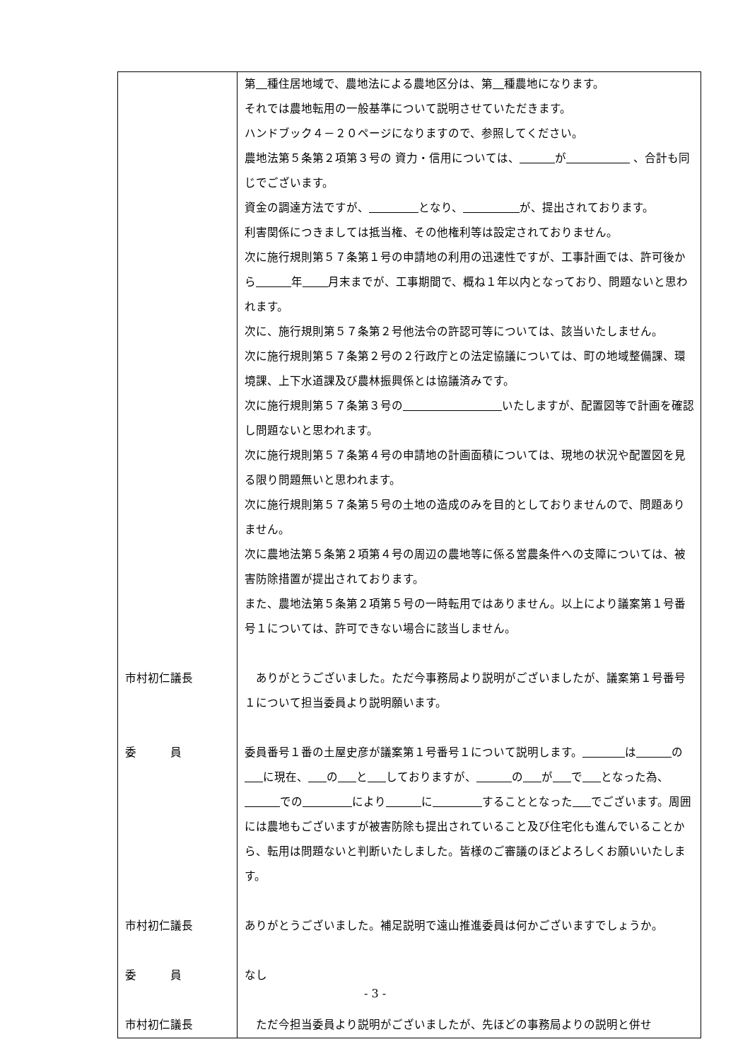| | 第 種住居地域で、農地法による農地区分は、第 種農地になります。 それでは農地転用の一般基準について説明させていただきます。 ハンドブック４－２０ページになりますので、参照してください。 農地法第５条第２項第３号の 資力・信用については、 が 、合計も同じでございます。 資金の調達方法ですが、 となり、 が、提出されております。 利害関係につきましては抵当権、その他権利等は設定されておりません。 次に施行規則第５７条第１号の申請地の利用の迅速性ですが、工事計画では、許可後から 年 月末までが、工事期間で、概ね１年以内となっており、問題ないと思われます。 次に、施行規則第５７条第２号他法令の許認可等については、該当いたしません。 次に施行規則第５７条第２号の２行政庁との法定協議については、町の地域整備課、環境課、上下水道課及び農林振興係とは協議済みです。 次に施行規則第５７条第３号の いたしますが、配置図等で計画を確認し問題ないと思われます。 次に施行規則第５７条第４号の申請地の計画面積については、現地の状況や配置図を見る限り問題無いと思われます。 次に施行規則第５７条第５号の土地の造成のみを目的としておりませんので、問題ありません。 次に農地法第５条第２項第４号の周辺の農地等に係る営農条件への支障については、被害防除措置が提出されております。 また、農地法第５条第２項第５号の一時転用ではありません。以上により議案第１号番号１については、許可できない場合に該当しません。 |
| 市村初仁議長 | ありがとうございました。ただ今事務局より説明がございましたが、議案第１号番号１について担当委員より説明願います。 |
| 委 員 | 委員番号１番の土屋史彦が議案第１号番号１について説明します。 は の に現在、 の と しておりますが、 の が で となった為、 での により に することとなった でございます。周囲には農地もございますが被害防除も提出されていること及び住宅化も進んでいることから、転用は問題ないと判断いたしました。皆様のご審議のほどよろしくお願いいたします。 |
| 市村初仁議長 | ありがとうございました。補足説明で遠山推進委員は何かございますでしょうか。 |
| 委 員 | なし |
| 市村初仁議長 | ただ今担当委員より説明がございましたが、先ほどの事務局よりの説明と併せ |
- 3 -